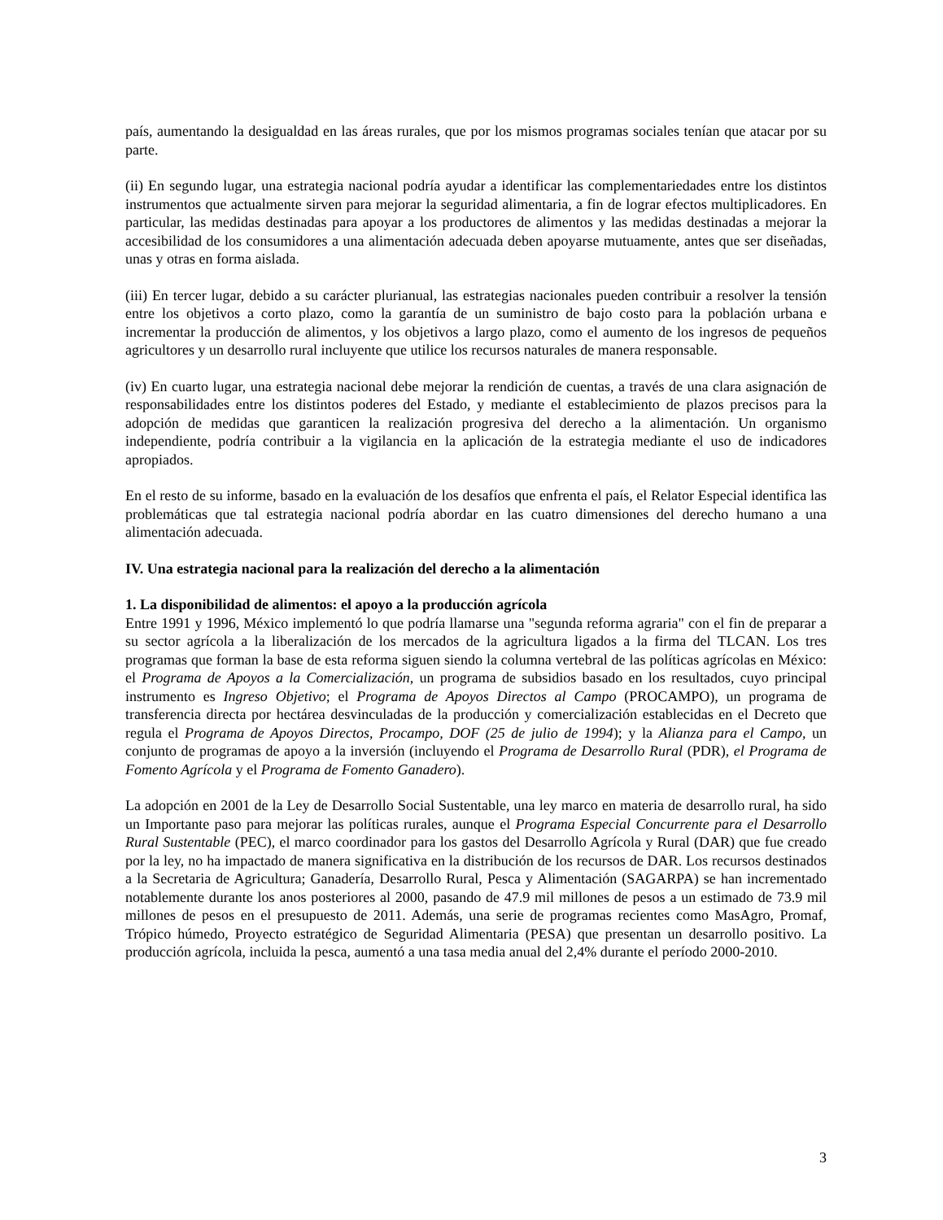país, aumentando la desigualdad en las áreas rurales, que por los mismos programas sociales tenían que atacar por su parte.
(ii) En segundo lugar, una estrategia nacional podría ayudar a identificar las complementariedades entre los distintos instrumentos que actualmente sirven para mejorar la seguridad alimentaria, a fin de lograr efectos multiplicadores. En particular, las medidas destinadas para apoyar a los productores de alimentos y las medidas destinadas a mejorar la accesibilidad de los consumidores a una alimentación adecuada deben apoyarse mutuamente, antes que ser diseñadas, unas y otras en forma aislada.
(iii) En tercer lugar, debido a su carácter plurianual, las estrategias nacionales pueden contribuir a resolver la tensión entre los objetivos a corto plazo, como la garantía de un suministro de bajo costo para la población urbana e incrementar la producción de alimentos, y los objetivos a largo plazo, como el aumento de los ingresos de pequeños agricultores y un desarrollo rural incluyente que utilice los recursos naturales de manera responsable.
(iv) En cuarto lugar, una estrategia nacional debe mejorar la rendición de cuentas, a través de una clara asignación de responsabilidades entre los distintos poderes del Estado, y mediante el establecimiento de plazos precisos para la adopción de medidas que garanticen la realización progresiva del derecho a la alimentación. Un organismo independiente, podría contribuir a la vigilancia en la aplicación de la estrategia mediante el uso de indicadores apropiados.
En el resto de su informe, basado en la evaluación de los desafíos que enfrenta el país, el Relator Especial identifica las problemáticas que tal estrategia nacional podría abordar en las cuatro dimensiones del derecho humano a una alimentación adecuada.
IV. Una estrategia nacional para la realización del derecho a la alimentación
1. La disponibilidad de alimentos: el apoyo a la producción agrícola
Entre 1991 y 1996, México implementó lo que podría llamarse una "segunda reforma agraria" con el fin de preparar a su sector agrícola a la liberalización de los mercados de la agricultura ligados a la firma del TLCAN. Los tres programas que forman la base de esta reforma siguen siendo la columna vertebral de las políticas agrícolas en México: el Programa de Apoyos a la Comercialización, un programa de subsidios basado en los resultados, cuyo principal instrumento es Ingreso Objetivo; el Programa de Apoyos Directos al Campo (PROCAMPO), un programa de transferencia directa por hectárea desvinculadas de la producción y comercialización establecidas en el Decreto que regula el Programa de Apoyos Directos, Procampo, DOF (25 de julio de 1994); y la Alianza para el Campo, un conjunto de programas de apoyo a la inversión (incluyendo el Programa de Desarrollo Rural (PDR), el Programa de Fomento Agrícola y el Programa de Fomento Ganadero).
La adopción en 2001 de la Ley de Desarrollo Social Sustentable, una ley marco en materia de desarrollo rural, ha sido un Importante paso para mejorar las políticas rurales, aunque el Programa Especial Concurrente para el Desarrollo Rural Sustentable (PEC), el marco coordinador para los gastos del Desarrollo Agrícola y Rural (DAR) que fue creado por la ley, no ha impactado de manera significativa en la distribución de los recursos de DAR. Los recursos destinados a la Secretaria de Agricultura; Ganadería, Desarrollo Rural, Pesca y Alimentación (SAGARPA) se han incrementado notablemente durante los anos posteriores al 2000, pasando de 47.9 mil millones de pesos a un estimado de 73.9 mil millones de pesos en el presupuesto de 2011. Además, una serie de programas recientes como MasAgro, Promaf, Trópico húmedo, Proyecto estratégico de Seguridad Alimentaria (PESA) que presentan un desarrollo positivo. La producción agrícola, incluida la pesca, aumentó a una tasa media anual del 2,4% durante el período 2000-2010.
3